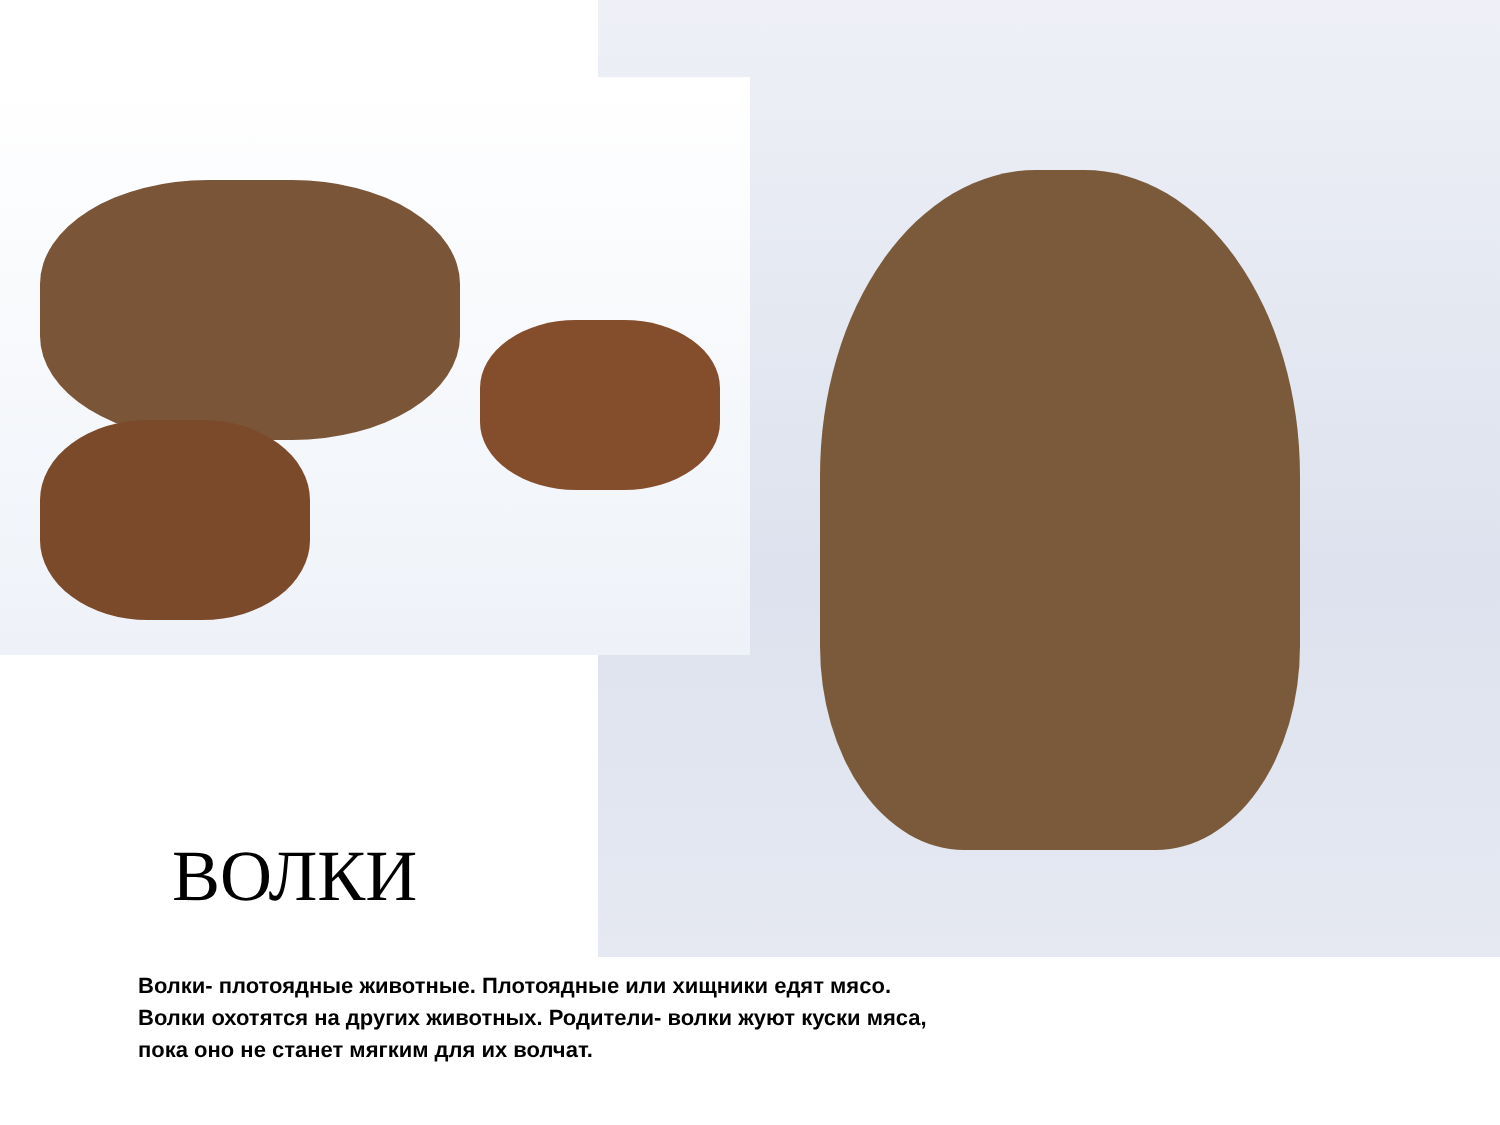ВОЛКИ
Волки- плотоядные животные. Плотоядные или хищники едят мясо.
Волки охотятся на других животных. Родители- волки жуют куски мяса,
пока оно не станет мягким для их волчат.